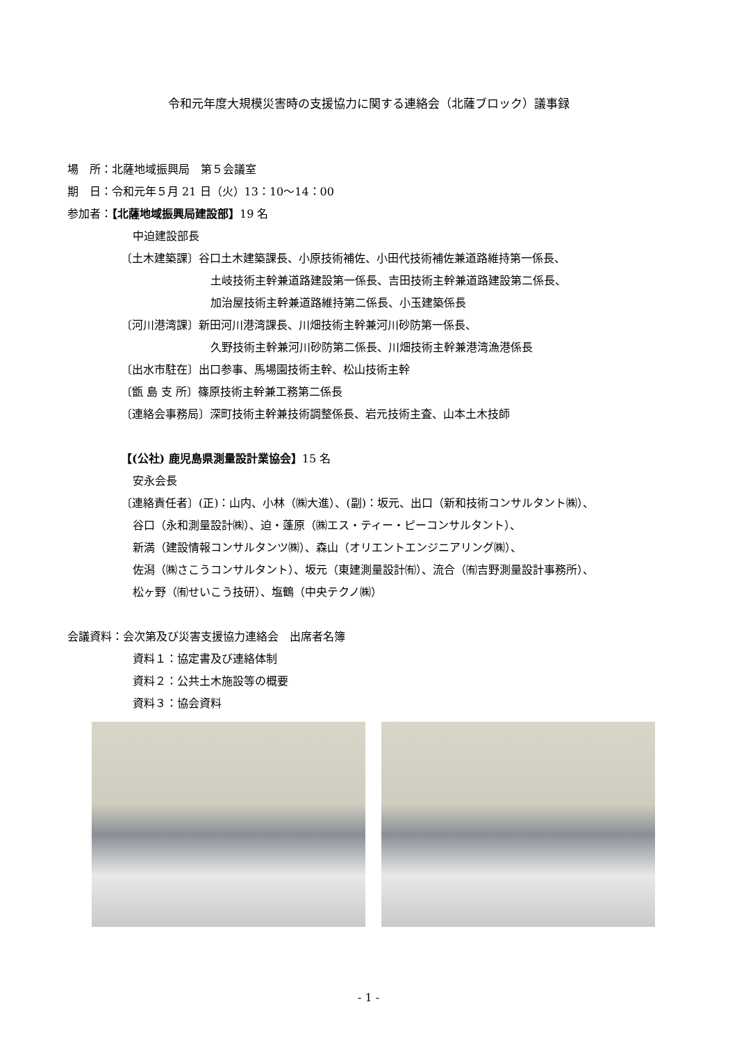令和元年度大規模災害時の支援協力に関する連絡会（北薩ブロック）議事録
場　所：北薩地域振興局　第５会議室
期　日：令和元年５月 21 日（火）13：10～14：00
参加者：【北薩地域振興局建設部】19 名
中迫建設部長
〔土木建築課〕谷口土木建築課長、小原技術補佐、小田代技術補佐兼道路維持第一係長、
土岐技術主幹兼道路建設第一係長、吉田技術主幹兼道路建設第二係長、
加治屋技術主幹兼道路維持第二係長、小玉建築係長
〔河川港湾課〕新田河川港湾課長、川畑技術主幹兼河川砂防第一係長、
久野技術主幹兼河川砂防第二係長、川畑技術主幹兼港湾漁港係長
〔出水市駐在〕出口参事、馬場園技術主幹、松山技術主幹
〔甑 島 支 所〕篠原技術主幹兼工務第二係長
〔連絡会事務局〕深町技術主幹兼技術調整係長、岩元技術主査、山本土木技師
【(公社) 鹿児島県測量設計業協会】15 名
安永会長
〔連絡責任者〕(正)：山内、小林（㈱大進）、(副)：坂元、出口（新和技術コンサルタント㈱）、
谷口（永和測量設計㈱）、迫・蓬原（㈱エス・ティー・ピーコンサルタント）、
新満（建設情報コンサルタンツ㈱）、森山（オリエントエンジニアリング㈱）、
佐潟（㈱さこうコンサルタント）、坂元（東建測量設計㈲）、流合（㈲吉野測量設計事務所）、
松ヶ野（㈲せいこう技研）、塩鶴（中央テクノ㈱）
会議資料：会次第及び災害支援協力連絡会　出席者名簿
資料１：協定書及び連絡体制
資料２：公共土木施設等の概要
資料３：協会資料
- 1 -